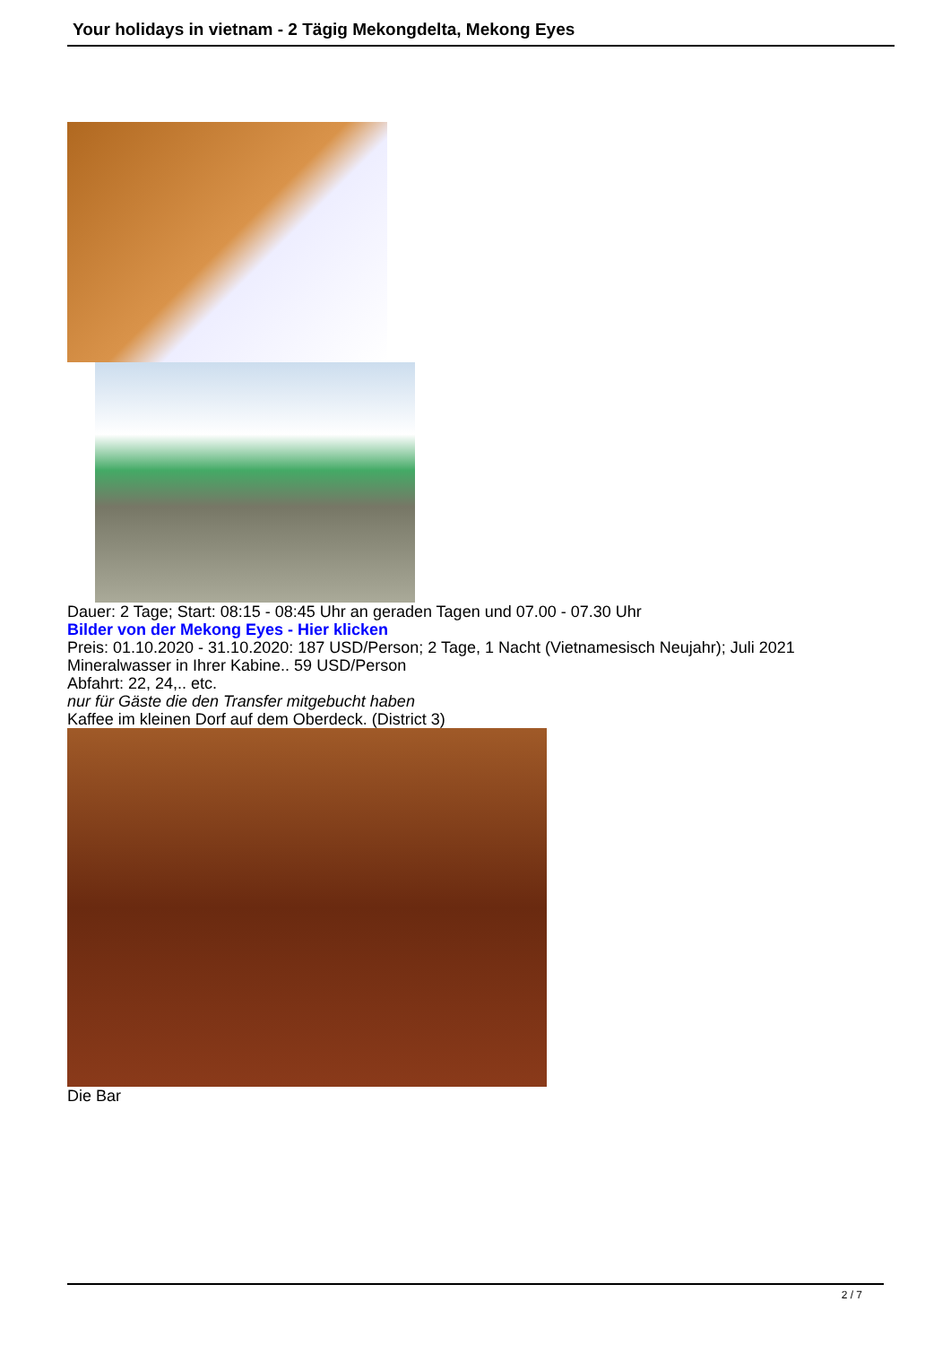Your holidays in vietnam - 2 Tägig Mekongdelta, Mekong Eyes
Dauer: 2 Tage; Start: 08:15 - 08:45 Uhr an geraden Tagen und 07.00 - 07.30 Uhr
Bilder von der Mekong Eyes - Hier klicken
Preis: 01.10.2020 - 31.10.2020: 187 USD/Person; 2 Tage, 1 Nacht (Vietnamesisch Neujahr); Juli 2021
Mineralwasser in Ihrer Kabine.. 59 USD/Person
Abfahrt: 22, 24,.. etc.
nur für Gäste die den Transfer mitgebucht haben
Kaffee im kleinen Dorf auf dem Oberdeck. (District 3)
Die Bar
2 / 7